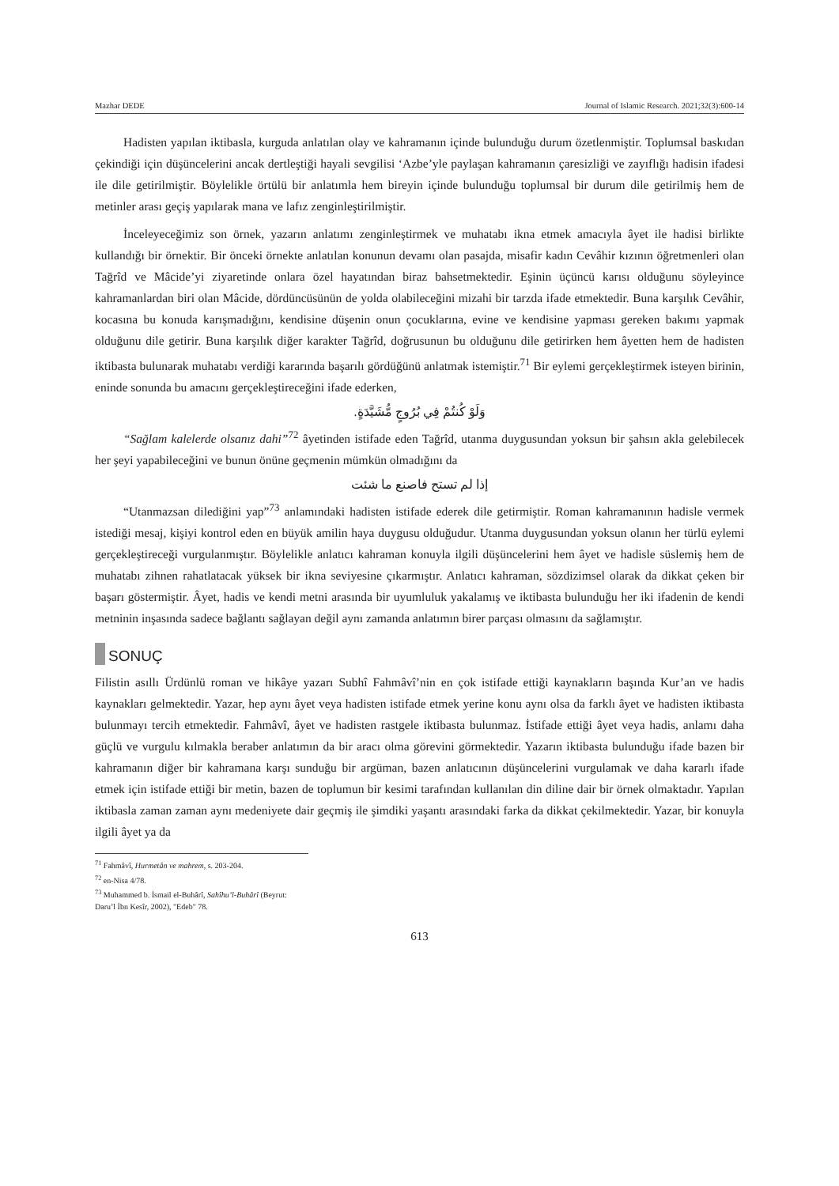Mazhar DEDE Journal of Islamic Research. 2021;32(3):600-14
Hadisten yapılan iktibasla, kurguda anlatılan olay ve kahramanın içinde bulunduğu durum özetlenmiştir. Toplumsal baskıdan çekindiği için düşüncelerini ancak dertleştiği hayali sevgilisi ‘Azbe’yle paylaşan kahramanın çaresizliği ve zayıflığı hadisin ifadesi ile dile getirilmiştir. Böylelikle örtülü bir anlatımla hem bireyin içinde bulunduğu toplumsal bir durum dile getirilmiş hem de metinler arası geçiş yapılarak mana ve lafız zenginleştirilmiştir.
İnceleyeceğimiz son örnek, yazarın anlatımı zenginleştirmek ve muhatabı ikna etmek amacıyla âyet ile hadisi birlikte kullandığı bir örnektir. Bir önceki örnekte anlatılan konunun devamı olan pasajda, misafir kadın Cevâhir kızının öğretmenleri olan Tağrîd ve Mâcide’yi ziyaretinde onlara özel hayatından biraz bahsetmektedir. Eşinin üçüncü karısı olduğunu söyleyince kahramanlardan biri olan Mâcide, dördüncüsünün de yolda olabileceğini mizahi bir tarzda ifade etmektedir. Buna karşılık Cevâhir, kocasına bu konuda karışmadığını, kendisine düşenin onun çocuklarına, evine ve kendisine yapması gereken bakımı yapmak olduğunu dile getirir. Buna karşılık diğer karakter Tağrîd, doğrusunun bu olduğunu dile getirirken hem âyetten hem de hadisten iktibasta bulunarak muhatabı verdiği kararında başarılı gördüğünü anlatmak istemiştir.<sup>71</sup> Bir eylemi gerçekleştirmek isteyen birinin, eninde sonunda bu amacını gerçekleştireceğini ifade ederken,
وَلَوْ كُنتُمْ فِي بُرُوجٍ مُّشَيَّدَةٍ.
“Sağlam kalelerde olsanız dahi”<sup>72</sup> âyetinden istifade eden Tağrîd, utanma duygusundan yoksun bir şahsın akla gelebilecek her şeyi yapabileceğini ve bunun önüne geçmenin mümkün olmadığını da
إذا لم تستح فاصنع ما شئت
“Utanmazsan dilediğini yap”<sup>73</sup> anlamındaki hadisten istifade ederek dile getirmiştir. Roman kahramanının hadisle vermek istediği mesaj, kişiyi kontrol eden en büyük amilin haya duygusu olduğudur. Utanma duygusundan yoksun olanın her türlü eylemi gerçekleştireceği vurgulanmıştır. Böylelikle anlatıcı kahraman konuyla ilgili düşüncelerini hem âyet ve hadisle süslemiş hem de muhatabı zihnen rahatlatacak yüksek bir ikna seviyesine çıkarmıştır. Anlatıcı kahraman, sözdizimsel olarak da dikkat çeken bir başarı göstermiştir. Âyet, hadis ve kendi metni arasında bir uyumluluk yakalamış ve iktibasta bulunduğu her iki ifadenin de kendi metninin inşasında sadece bağlantı sağlayan değil aynı zamanda anlatımın birer parçası olmasını da sağlamıştır.
SONUÇ
Filistin asıllı Ürdünlü roman ve hikâye yazarı Subhî Fahmâvî’nin en çok istifade ettiği kaynakların başında Kur’an ve hadis kaynakları gelmektedir. Yazar, hep aynı âyet veya hadisten istifade etmek yerine konu aynı olsa da farklı âyet ve hadisten iktibasta bulunmayı tercih etmektedir. Fahmâvî, âyet ve hadisten rastgele iktibasta bulunmaz. İstifade ettiği âyet veya hadis, anlamı daha güçlü ve vurgulu kılmakla beraber anlatımın da bir aracı olma görevini görmektedir. Yazarın iktibasta bulunduğu ifade bazen bir kahramanın diğer bir kahramana karşı sunduğu bir argüman, bazen anlatıcının düşüncelerini vurgulamak ve daha kararlı ifade etmek için istifade ettiği bir metin, bazen de toplumun bir kesimi tarafından kullanılan din diline dair bir örnek olmaktadır. Yapılan iktibasla zaman zaman aynı medeniyete dair geçmiş ile şimdiki yaşantı arasındaki farka da dikkat çekilmektedir. Yazar, bir konuyla ilgili âyet ya da
<sup>71</sup> Fahmâvî, Hurmetân ve mahrem, s. 203-204.
<sup>72</sup> en-Nisa 4/78.
<sup>73</sup> Muhammed b. İsmail el-Buhârî, Sahîhu’l-Buhârî (Beyrut: Daru’l İbn Kesîr, 2002), "Edeb" 78.
613